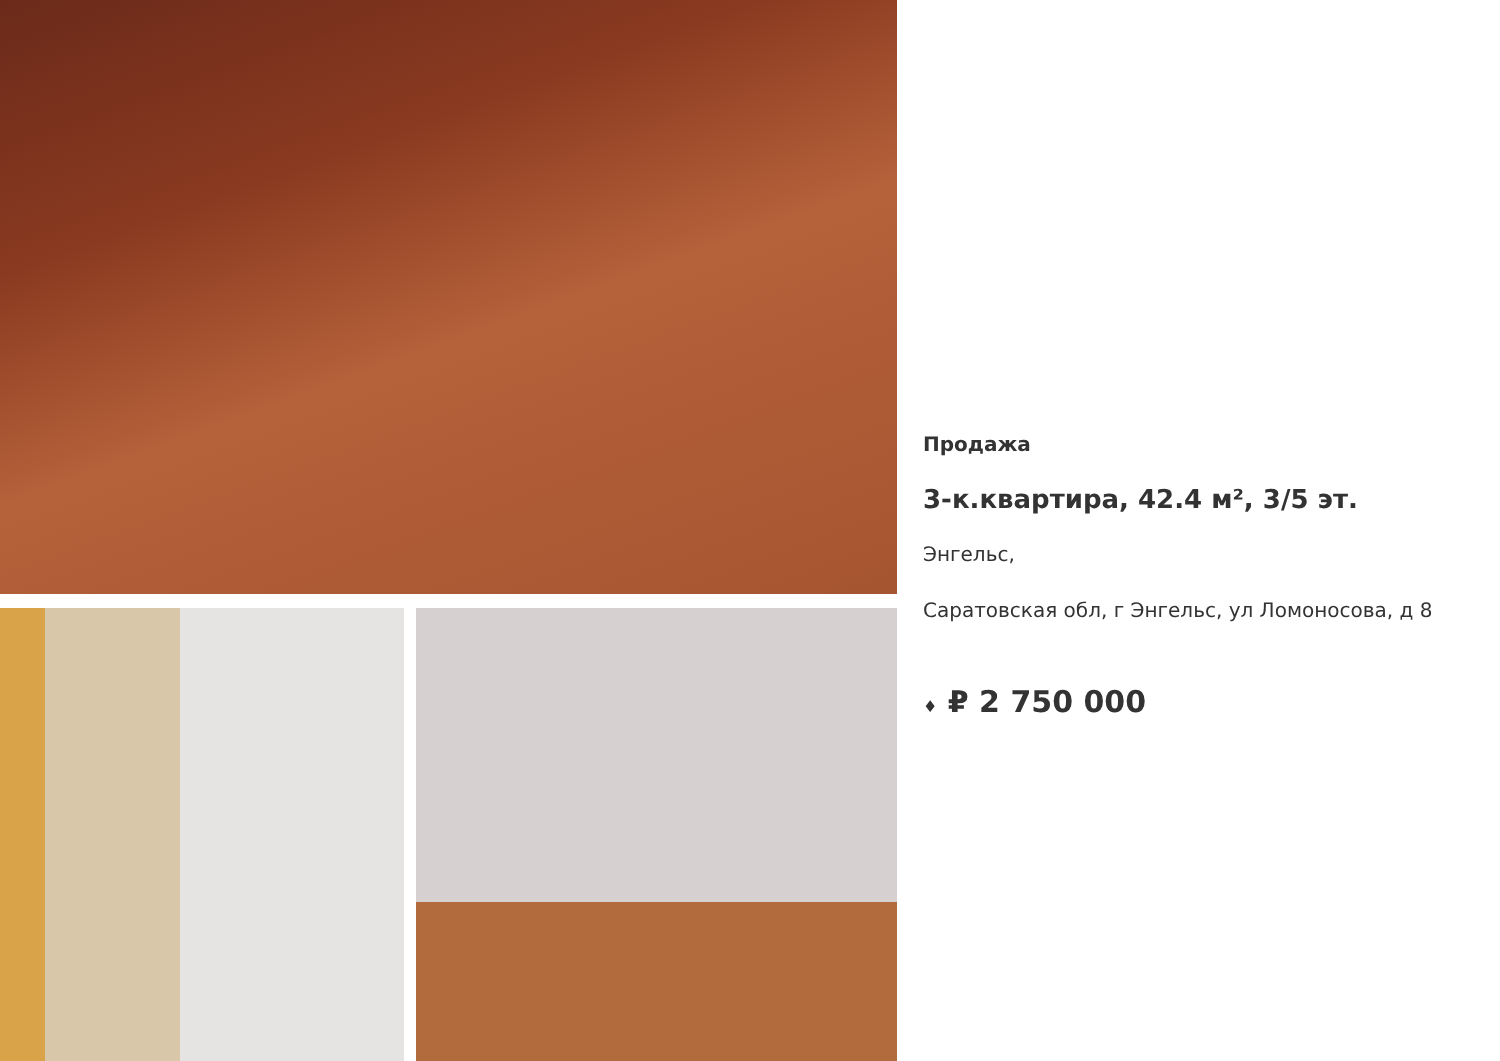Продажа
3-к.квартира, 42.4 м², 3/5 эт.
Энгельс,
Саратовская обл, г Энгельс, ул Ломоносова, д 8
♦ ₽ 2 750 000